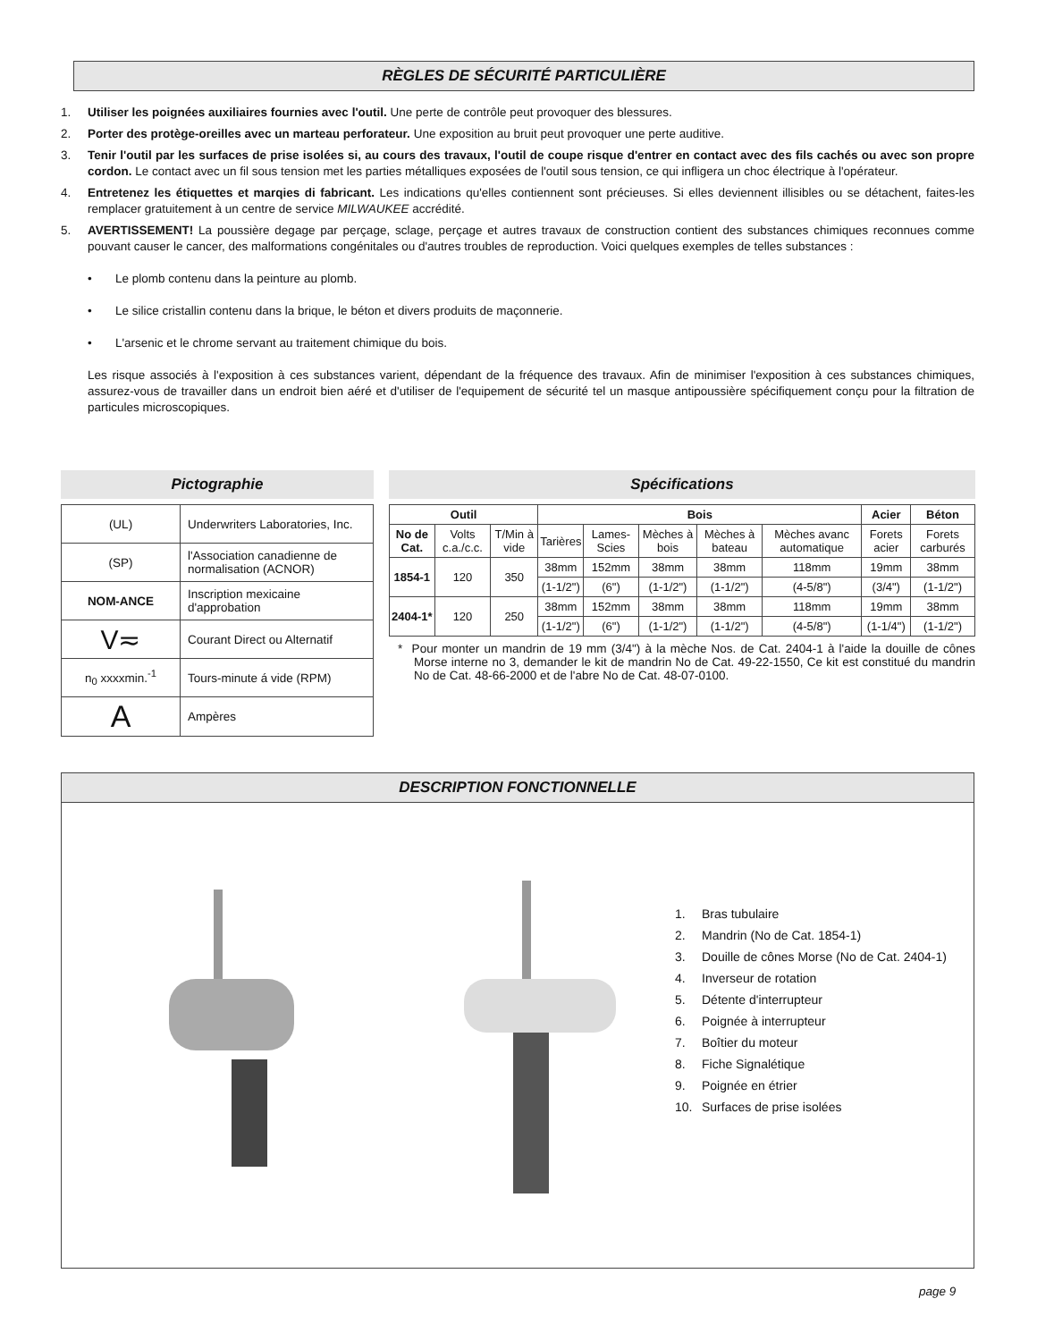RÈGLES DE SÉCURITÉ PARTICULIÈRE
1. Utiliser les poignées auxiliaires fournies avec l'outil. Une perte de contrôle peut provoquer des blessures.
2. Porter des protège-oreilles avec un marteau perforateur. Une exposition au bruit peut provoquer une perte auditive.
3. Tenir l'outil par les surfaces de prise isolées si, au cours des travaux, l'outil de coupe risque d'entrer en contact avec des fils cachés ou avec son propre cordon. Le contact avec un fil sous tension met les parties métalliques exposées de l'outil sous tension, ce qui infligera un choc électrique à l'opérateur.
4. Entretenez les étiquettes et marqies di fabricant. Les indications qu'elles contiennent sont précieuses. Si elles deviennent illisibles ou se détachent, faites-les remplacer gratuitement à un centre de service MILWAUKEE accrédité.
5. AVERTISSEMENT! La poussière degage par perçage, sclage, perçage et autres travaux de construction contient des substances chimiques reconnues comme pouvant causer le cancer, des malformations congénitales ou d'autres troubles de reproduction. Voici quelques exemples de telles substances :
• Le plomb contenu dans la peinture au plomb.
• Le silice cristallin contenu dans la brique, le béton et divers produits de maçonnerie.
• L'arsenic et le chrome servant au traitement chimique du bois.
Les risque associés à l'exposition à ces substances varient, dépendant de la fréquence des travaux. Afin de minimiser l'exposition à ces substances chimiques, assurez-vous de travailler dans un endroit bien aéré et d'utiliser de l'equipement de sécurité tel un masque antipoussière spécifiquement conçu pour la filtration de particules microscopiques.
Pictographie
| (UL) | Underwriters Laboratories, Inc. |
| (SP) | l'Association canadienne de normalisation (ACNOR) |
| NOM-ANCE | Inscription mexicaine d'approbation |
| V≂ | Courant Direct ou Alternatif |
| n<sub>0</sub> xxxxmin.<sup>-1</sup> | Tours-minute á vide (RPM) |
| A | Ampères |
Spécifications
| Outil | | | Bois | | | | | Acier | Béton |
| --- | --- | --- | --- | --- | --- | --- | --- | --- | --- |
| No de Cat. | Volts c.a./c.c. | T/Min à vide | Tarières | Lames-Scies | Mèches à bois | Mèches à bateau | Mèches avanc automatique | Forets acier | Forets carburés |
| 1854-1 | 120 | 350 | 38mm | 152mm | 38mm | 38mm | 118mm | 19mm | 38mm |
| | | | (1-1/2") | (6") | (1-1/2") | (1-1/2") | (4-5/8") | (3/4") | (1-1/2") |
| 2404-1* | 120 | 250 | 38mm | 152mm | 38mm | 38mm | 118mm | 19mm | 38mm |
| | | | (1-1/2") | (6") | (1-1/2") | (1-1/2") | (4-5/8") | (1-1/4") | (1-1/2") |
* Pour monter un mandrin de 19 mm (3/4") à la mèche Nos. de Cat. 2404-1 à l'aide la douille de cônes Morse interne no 3, demander le kit de mandrin No de Cat. 49-22-1550, Ce kit est constitué du mandrin No de Cat. 48-66-2000 et de l'abre No de Cat. 48-07-0100.
DESCRIPTION FONCTIONNELLE
1. Bras tubulaire
2. Mandrin (No de Cat. 1854-1)
3. Douille de cônes Morse (No de Cat. 2404-1)
4. Inverseur de rotation
5. Détente d'interrupteur
6. Poignée à interrupteur
7. Boîtier du moteur
8. Fiche Signalétique
9. Poignée en étrier
10. Surfaces de prise isolées
page 9